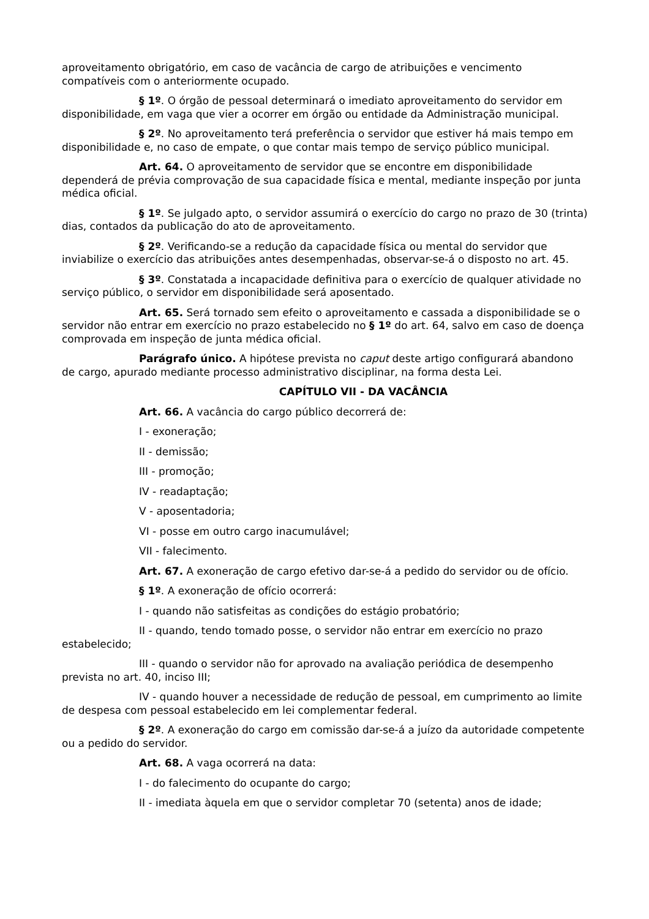aproveitamento obrigatório, em caso de vacância de cargo de atribuições e vencimento compatíveis com o anteriormente ocupado.
§ 1º. O órgão de pessoal determinará o imediato aproveitamento do servidor em disponibilidade, em vaga que vier a ocorrer em órgão ou entidade da Administração municipal.
§ 2º. No aproveitamento terá preferência o servidor que estiver há mais tempo em disponibilidade e, no caso de empate, o que contar mais tempo de serviço público municipal.
Art. 64. O aproveitamento de servidor que se encontre em disponibilidade dependerá de prévia comprovação de sua capacidade física e mental, mediante inspeção por junta médica oficial.
§ 1º. Se julgado apto, o servidor assumirá o exercício do cargo no prazo de 30 (trinta) dias, contados da publicação do ato de aproveitamento.
§ 2º. Verificando-se a redução da capacidade física ou mental do servidor que inviabilize o exercício das atribuições antes desempenhadas, observar-se-á o disposto no art. 45.
§ 3º. Constatada a incapacidade definitiva para o exercício de qualquer atividade no serviço público, o servidor em disponibilidade será aposentado.
Art. 65. Será tornado sem efeito o aproveitamento e cassada a disponibilidade se o servidor não entrar em exercício no prazo estabelecido no § 1º do art. 64, salvo em caso de doença comprovada em inspeção de junta médica oficial.
Parágrafo único. A hipótese prevista no caput deste artigo configurará abandono de cargo, apurado mediante processo administrativo disciplinar, na forma desta Lei.
CAPÍTULO VII - DA VACÂNCIA
Art. 66. A vacância do cargo público decorrerá de:
I - exoneração;
II - demissão;
III - promoção;
IV - readaptação;
V - aposentadoria;
VI - posse em outro cargo inacumulável;
VII - falecimento.
Art. 67. A exoneração de cargo efetivo dar-se-á a pedido do servidor ou de ofício.
§ 1º. A exoneração de ofício ocorrerá:
I - quando não satisfeitas as condições do estágio probatório;
II - quando, tendo tomado posse, o servidor não entrar em exercício no prazo estabelecido;
III - quando o servidor não for aprovado na avaliação periódica de desempenho prevista no art. 40, inciso III;
IV - quando houver a necessidade de redução de pessoal, em cumprimento ao limite de despesa com pessoal estabelecido em lei complementar federal.
§ 2º. A exoneração do cargo em comissão dar-se-á a juízo da autoridade competente ou a pedido do servidor.
Art. 68. A vaga ocorrerá na data:
I - do falecimento do ocupante do cargo;
II - imediata àquela em que o servidor completar 70 (setenta) anos de idade;